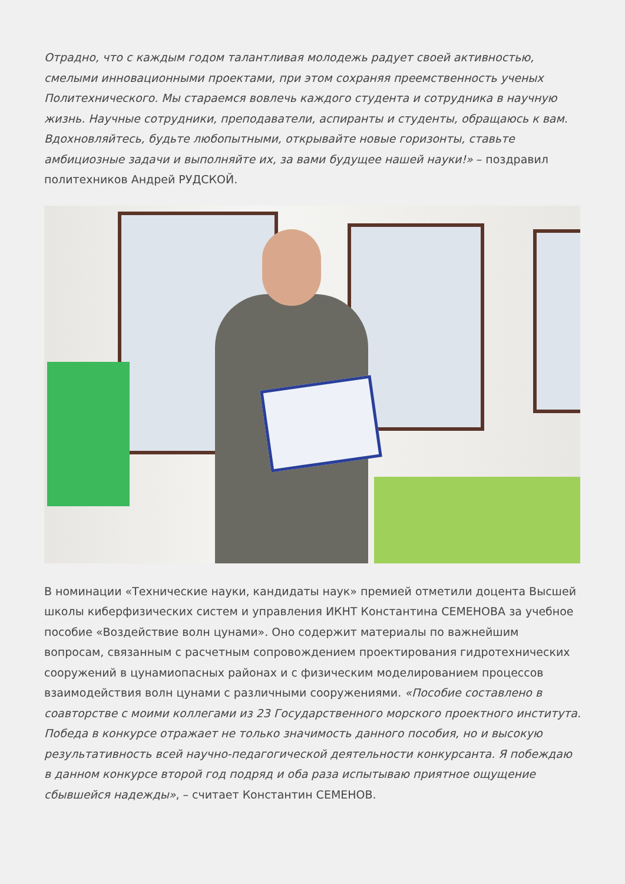Отрадно, что с каждым годом талантливая молодежь радует своей активностью, смелыми инновационными проектами, при этом сохраняя преемственность ученых Политехнического. Мы стараемся вовлечь каждого студента и сотрудника в научную жизнь. Научные сотрудники, преподаватели, аспиранты и студенты, обращаюсь к вам. Вдохновляйтесь, будьте любопытными, открывайте новые горизонты, ставьте амбициозные задачи и выполняйте их, за вами будущее нашей науки!» – поздравил политехников Андрей РУДСКОЙ.
В номинации «Технические науки, кандидаты наук» премией отметили доцента Высшей школы киберфизических систем и управления ИКНТ Константина СЕМЕНОВА за учебное пособие «Воздействие волн цунами». Оно содержит материалы по важнейшим вопросам, связанным с расчетным сопровождением проектирования гидротехнических сооружений в цунамиопасных районах и с физическим моделированием процессов взаимодействия волн цунами с различными сооружениями. «Пособие составлено в соавторстве с моими коллегами из 23 Государственного морского проектного института. Победа в конкурсе отражает не только значимость данного пособия, но и высокую результативность всей научно-педагогической деятельности конкурсанта. Я побеждаю в данном конкурсе второй год подряд и оба раза испытываю приятное ощущение сбывшейся надежды», – считает Константин СЕМЕНОВ.